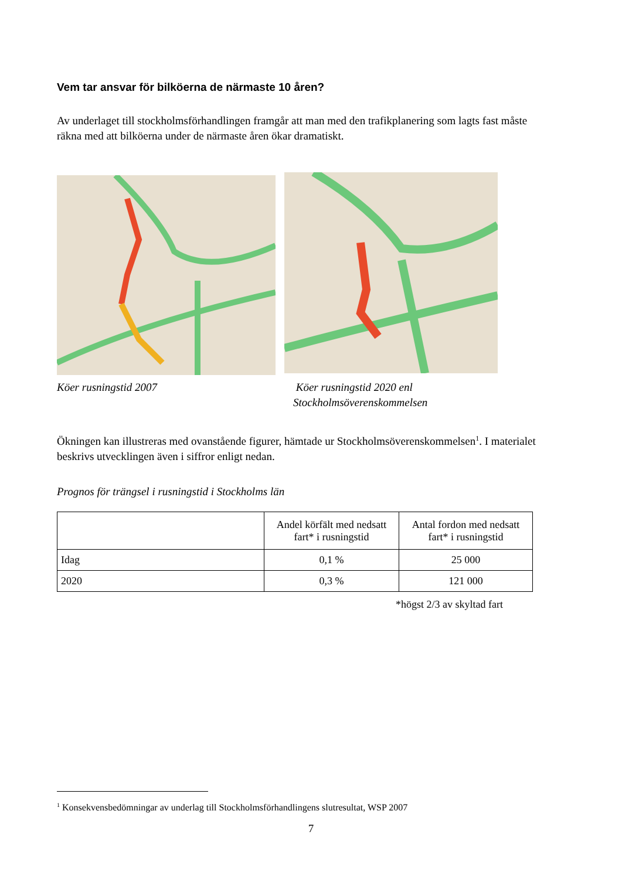Vem tar ansvar för bilköerna de närmaste 10 åren?
Av underlaget till stockholmsförhandlingen framgår att man med den trafikplanering som lagts fast måste räkna med att bilköerna under de närmaste åren ökar dramatiskt.
Köer rusningstid 2007 Köer rusningstid 2020 enl
Stockholmsöverenskommelsen
Ökningen kan illustreras med ovanstående figurer, hämtade ur Stockholmsöverenskommelsen<sup>1</sup>. I materialet beskrivs utvecklingen även i siffror enligt nedan.
Prognos för trängsel i rusningstid i Stockholms län
| | Andel körfält med nedsatt fart* i rusningstid | Antal fordon med nedsatt fart* i rusningstid |
| --- | --- | --- |
| Idag | 0,1 % | 25 000 |
| 2020 | 0,3 % | 121 000 |
*högst 2/3 av skyltad fart
<sup>1</sup> Konsekvensbedömningar av underlag till Stockholmsförhandlingens slutresultat, WSP 2007
7